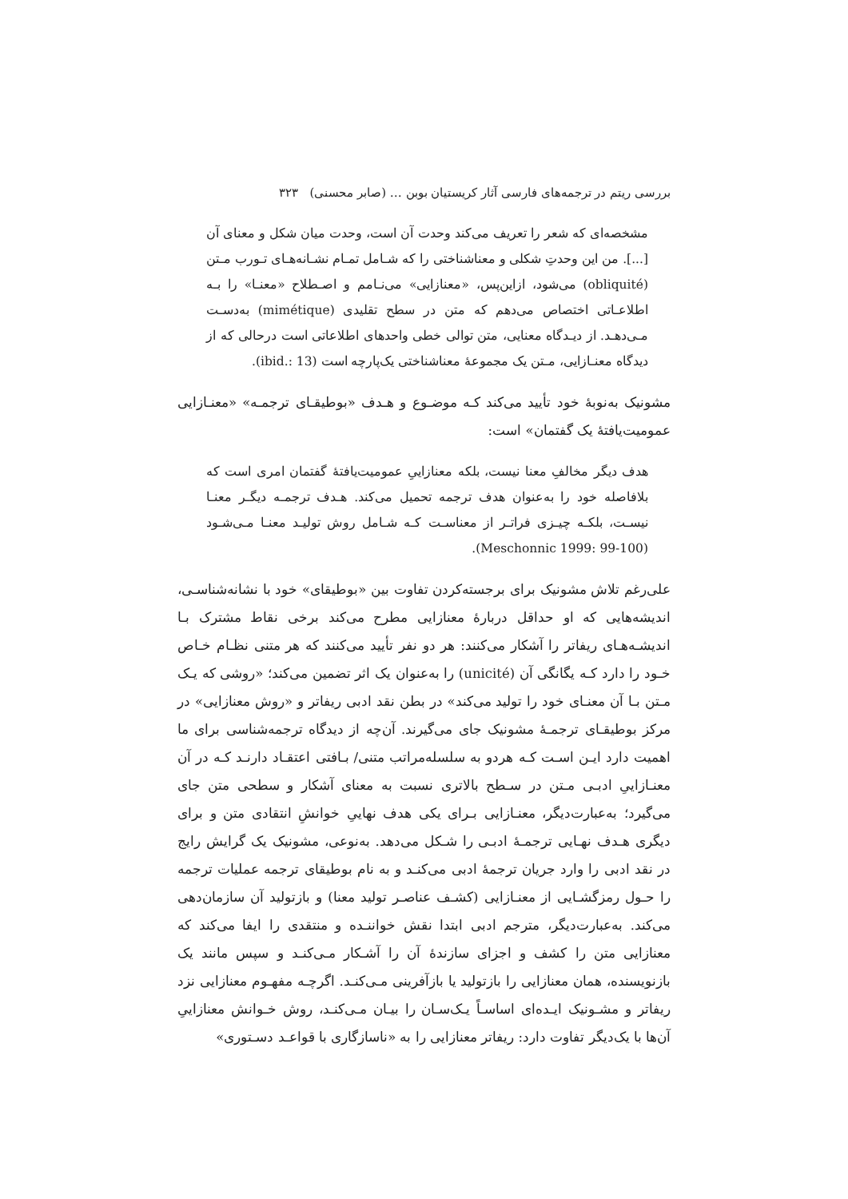بررسی ریتم در ترجمه‌های فارسی آثار کریستیان بوبن … (صابر محسنی) ۳۲۳
مشخصه‌ای که شعر را تعریف می‌کند وحدت آن است، وحدت میان شکل و معنای آن [...]. من این وحدتِ شکلی و معناشناختی را که شـامل تمـام نشـانه‌هـای تـورب مـتن (obliquité) می‌شود، ازاین‌پس، «معنازایی» می‌نـامم و اصـطلاح «معنـا» را بـه اطلاعـاتی اختصاص می‌دهم که متن در سطح تقلیدی (mimétique) به‌دسـت مـی‌دهـد. از دیـدگاه معنایی، متن توالی خطی واحدهای اطلاعاتی است درحالی که از دیدگاه معنـازایی، مـتن یک مجموعهٔ معناشناختی یک‌پارچه است (ibid.: 13).
مشونیک به‌نوبهٔ خود تأیید می‌کند کـه موضـوع و هـدف «بوطیقـای ترجمـه» «معنـازایی عمومیت‌یافتهٔ یک گفتمان» است:
هدف دیگر مخالفِ معنا نیست، بلکه معنازاییِ عمومیت‌یافتهٔ گفتمان امری است که بلافاصله خود را به‌عنوان هدف ترجمه تحمیل می‌کند. هـدف ترجمـه دیگـر معنـا نیسـت، بلکـه چیـزی فراتـر از معناسـت کـه شـامل روش تولیـد معنـا مـی‌شـود (Meschonnic 1999: 99-100).
علی‌رغم تلاش مشونیک برای برجسته‌کردن تفاوت بین «بوطیقای» خود با نشانه‌شناسـی، اندیشه‌هایی که او حداقل دربارهٔ معنازایی مطرح می‌کند برخی نقاط مشترک بـا اندیشـه‌هـای ریفاتر را آشکار می‌کنند: هر دو نفر تأیید می‌کنند که هر متنی نظـام خـاص خـود را دارد کـه یگانگی آن (unicité) را به‌عنوان یک اثر تضمین می‌کند؛ «روشی که یـک مـتن بـا آن معنـای خود را تولید می‌کند» در بطن نقد ادبی ریفاتر و «روش معنازایی» در مرکز بوطیقـای ترجمـهٔ مشونیک جای می‌گیرند. آن‌چه از دیدگاه ترجمه‌شناسی برای ما اهمیت دارد ایـن اسـت کـه هردو به سلسله‌مراتب متنی/ بـافتی اعتقـاد دارنـد کـه در آن معنـازاییِ ادبـی مـتن در سـطح بالاتری نسبت به معنای آشکار و سطحی متن جای می‌گیرد؛ به‌عبارت‌دیگر، معنـازایی بـرای یکی هدف نهاییِ خوانشِ انتقادی متن و برای دیگری هـدف نهـایی ترجمـهٔ ادبـی را شـکل می‌دهد. به‌نوعی، مشونیک یک گرایش رایج در نقد ادبی را وارد جریان ترجمهٔ ادبی می‌کنـد و به نام بوطیقای ترجمه عملیات ترجمه را حـول رمزگشـایی از معنـازایی (کشـف عناصـر تولید معنا) و بازتولید آن سازمان‌دهی می‌کند. به‌عبارت‌دیگر، مترجم ادبی ابتدا نقش خواننـده و منتقدی را ایفا می‌کند که معنازایی متن را کشف و اجزای سازندهٔ آن را آشـکار مـی‌کنـد و سپس مانند یک بازنویسنده، همان معنازایی را بازتولید یا بازآفرینی مـی‌کنـد. اگرچـه مفهـوم معنازایی نزد ریفاتر و مشـونیک ایـده‌ای اساسـاً یـک‌سـان را بیـان مـی‌کنـد، روش خـوانش معنازاییِ آن‌ها با یک‌دیگر تفاوت دارد: ریفاتر معنازایی را به «ناسازگاری با قواعـد دسـتوری»